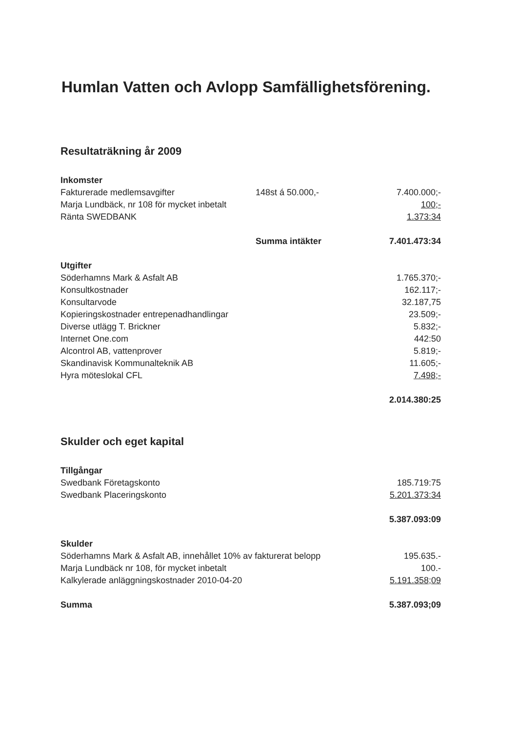Humlan Vatten och Avlopp Samfällighetsförening.
Resultaträkning år 2009
| Inkomster | | |
| Fakturerade medlemsavgifter | 148st á 50.000,- | 7.400.000;- |
| Marja Lundbäck, nr 108 för mycket inbetalt | | 100;- |
| Ränta SWEDBANK | | 1.373:34 |
| | Summa intäkter | 7.401.473:34 |
| Utgifter | | |
| Söderhamns Mark & Asfalt AB | | 1.765.370;- |
| Konsultkostnader | | 162.117;- |
| Konsultarvode | | 32.187,75 |
| Kopieringskostnader entrepenadhandlingar | | 23.509;- |
| Diverse utlägg T. Brickner | | 5.832;- |
| Internet One.com | | 442:50 |
| Alcontrol AB, vattenprover | | 5.819;- |
| Skandinavisk Kommunalteknik AB | | 11.605;- |
| Hyra möteslokal CFL | | 7.498;- |
| | | 2.014.380:25 |
Skulder och eget kapital
| Tillgångar | | |
| Swedbank Företagskonto | | 185.719:75 |
| Swedbank Placeringskonto | | 5.201.373:34 |
| | | 5.387.093:09 |
| Skulder | | |
| Söderhamns Mark & Asfalt AB, innehållet 10% av fakturerat belopp | | 195.635.- |
| Marja Lundbäck nr 108, för mycket inbetalt | | 100.- |
| Kalkylerade anläggningskostnader 2010-04-20 | | 5.191.358;09 |
| Summa | | 5.387.093;09 |